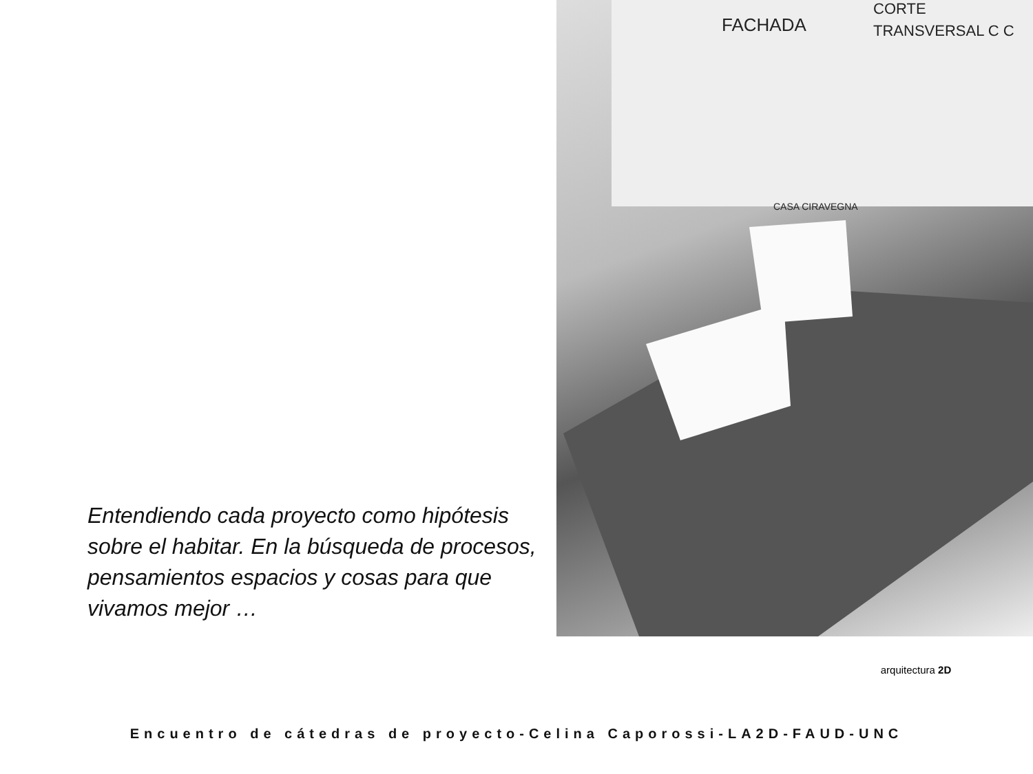Entendiendo cada proyecto como hipótesis sobre el habitar. En la búsqueda de procesos, pensamientos espacios y cosas para que vivamos mejor …
FACHADA
CORTE
TRANSVERSAL C C
CASA CIRAVEGNA
arquitectura 2D
Encuentro de cátedras de proyecto-Celina Caporossi-LA2D-FAUD-UNC